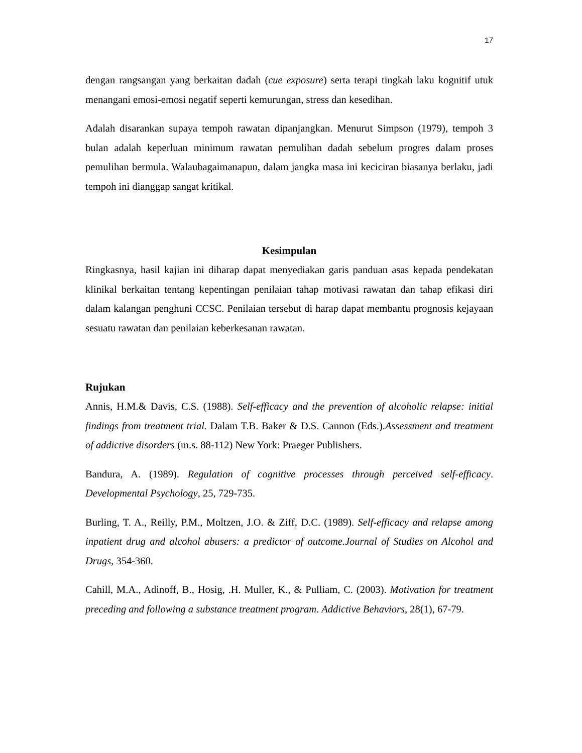17
dengan rangsangan yang berkaitan dadah (cue exposure) serta terapi tingkah laku kognitif utuk menangani emosi-emosi negatif seperti kemurungan, stress dan kesedihan.
Adalah disarankan supaya tempoh rawatan dipanjangkan. Menurut Simpson (1979), tempoh 3 bulan adalah keperluan minimum rawatan pemulihan dadah sebelum progres dalam proses pemulihan bermula. Walaubagaimanapun, dalam jangka masa ini keciciran biasanya berlaku, jadi tempoh ini dianggap sangat kritikal.
Kesimpulan
Ringkasnya, hasil kajian ini diharap dapat menyediakan garis panduan asas kepada pendekatan klinikal berkaitan tentang kepentingan penilaian tahap motivasi rawatan dan tahap efikasi diri dalam kalangan penghuni CCSC. Penilaian tersebut di harap dapat membantu prognosis kejayaan sesuatu rawatan dan penilaian keberkesanan rawatan.
Rujukan
Annis, H.M.& Davis, C.S. (1988). Self-efficacy and the prevention of alcoholic relapse: initial findings from treatment trial. Dalam T.B. Baker & D.S. Cannon (Eds.).Assessment and treatment of addictive disorders (m.s. 88-112) New York: Praeger Publishers.
Bandura, A. (1989). Regulation of cognitive processes through perceived self-efficacy. Developmental Psychology, 25, 729-735.
Burling, T. A., Reilly, P.M., Moltzen, J.O. & Ziff, D.C. (1989). Self-efficacy and relapse among inpatient drug and alcohol abusers: a predictor of outcome.Journal of Studies on Alcohol and Drugs, 354-360.
Cahill, M.A., Adinoff, B., Hosig, .H. Muller, K., & Pulliam, C. (2003). Motivation for treatment preceding and following a substance treatment program. Addictive Behaviors, 28(1), 67-79.